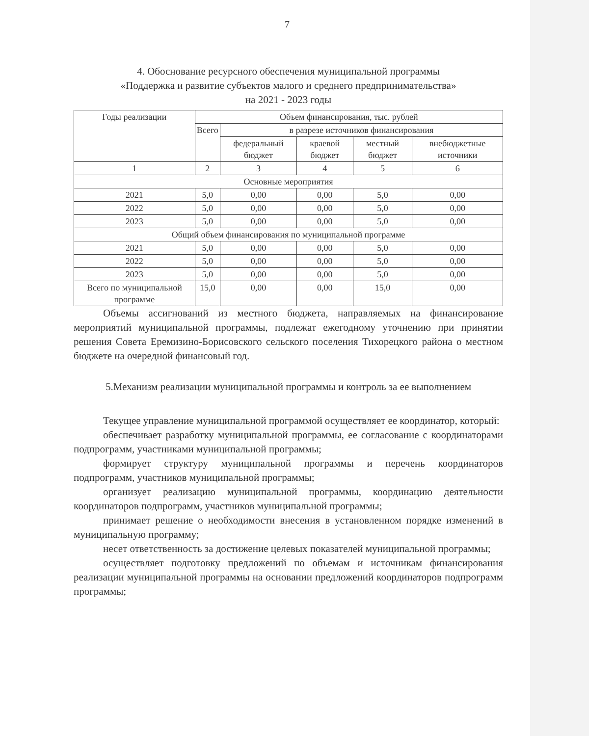7
4. Обоснование ресурсного обеспечения муниципальной программы
«Поддержка и развитие субъектов малого и среднего предпринимательства»
на 2021 - 2023 годы
| Годы реализации | Объем финансирования, тыс. рублей | | | | |
| --- | --- | --- | --- | --- | --- |
| | Всего | в разрезе источников финансирования | | | |
| | | федеральный бюджет | краевой бюджет | местный бюджет | внебюджетные источники |
| 1 | 2 | 3 | 4 | 5 | 6 |
| Основные мероприятия | | | | | |
| 2021 | 5,0 | 0,00 | 0,00 | 5,0 | 0,00 |
| 2022 | 5,0 | 0,00 | 0,00 | 5,0 | 0,00 |
| 2023 | 5,0 | 0,00 | 0,00 | 5,0 | 0,00 |
| Общий объем финансирования по муниципальной программе | | | | | |
| 2021 | 5,0 | 0,00 | 0,00 | 5,0 | 0,00 |
| 2022 | 5,0 | 0,00 | 0,00 | 5,0 | 0,00 |
| 2023 | 5,0 | 0,00 | 0,00 | 5,0 | 0,00 |
| Всего по муниципальной программе | 15,0 | 0,00 | 0,00 | 15,0 | 0,00 |
Объемы ассигнований из местного бюджета, направляемых на финансирование мероприятий муниципальной программы, подлежат ежегодному уточнению при принятии решения Совета Еремизино-Борисовского сельского поселения Тихорецкого района о местном бюджете на очередной финансовый год.
5.Механизм реализации муниципальной программы и контроль за ее выполнением
Текущее управление муниципальной программой осуществляет ее координатор, который:
обеспечивает разработку муниципальной программы, ее согласование с координаторами подпрограмм, участниками муниципальной программы;
формирует структуру муниципальной программы и перечень координаторов подпрограмм, участников муниципальной программы;
организует реализацию муниципальной программы, координацию деятельности координаторов подпрограмм, участников муниципальной программы;
принимает решение о необходимости внесения в установленном порядке изменений в муниципальную программу;
несет ответственность за достижение целевых показателей муниципальной программы;
осуществляет подготовку предложений по объемам и источникам финансирования реализации муниципальной программы на основании предложений координаторов подпрограмм программы;